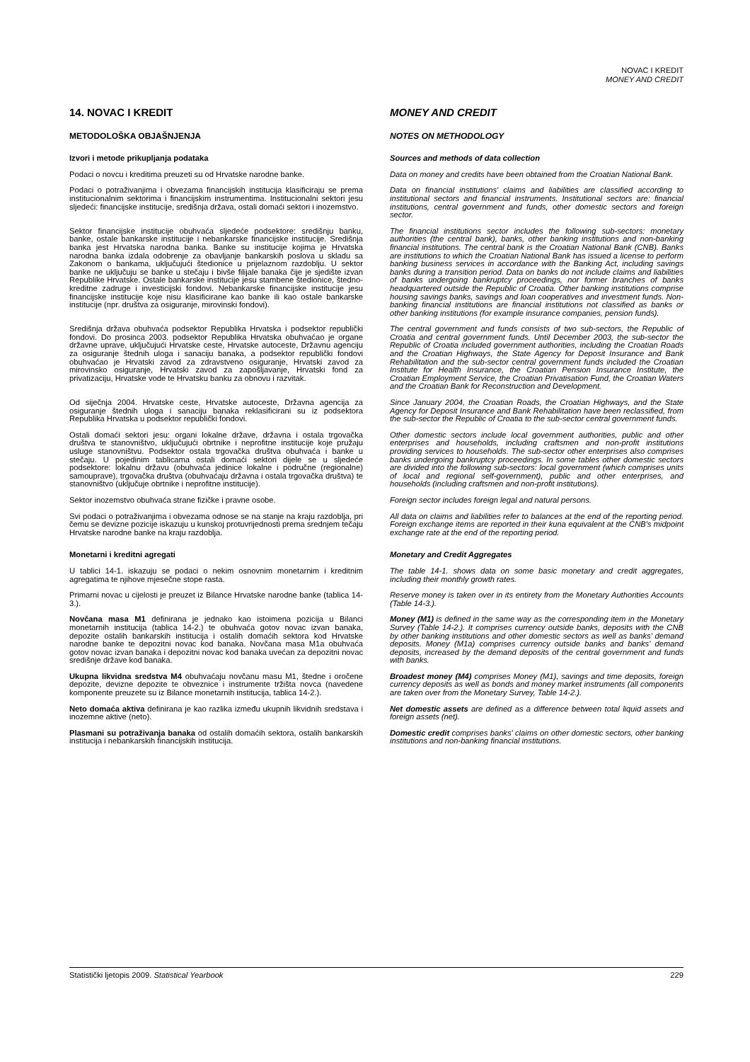NOVAC I KREDIT
MONEY AND CREDIT
14. NOVAC I KREDIT MONEY AND CREDIT
METODOLOŠKA OBJAŠNJENJA NOTES ON METHODOLOGY
Izvori i metode prikupljanja podataka
Sources and methods of data collection
Podaci o novcu i kreditima preuzeti su od Hrvatske narodne banke.
Data on money and credits have been obtained from the Croatian National Bank.
Podaci o potraživanjima i obvezama financijskih institucija klasificiraju se prema institucionalnim sektorima i financijskim instrumentima. Institucionalni sektori jesu sljedeći: financijske institucije, središnja država, ostali domaći sektori i inozemstvo.
Data on financial institutions' claims and liabilities are classified according to institutional sectors and financial instruments. Institutional sectors are: financial institutions, central government and funds, other domestic sectors and foreign sector.
Sektor financijske institucije obuhvaća sljedeće podsektore: središnju banku, banke, ostale bankarske institucije i nebankarske financijske institucije. Središnja banka jest Hrvatska narodna banka. Banke su institucije kojima je Hrvatska narodna banka izdala odobrenje za obavljanje bankarskih poslova u skladu sa Zakonom o bankama, uključujući štedionice u prijelaznom razdoblju. U sektor banke ne uključuju se banke u stečaju i bivše filijale banaka čije je sjedište izvan Republike Hrvatske. Ostale bankarske institucije jesu stambene štedionice, štedno-kreditne zadruge i investicijski fondovi. Nebankarske financijske institucije jesu financijske institucije koje nisu klasificirane kao banke ili kao ostale bankarske institucije (npr. društva za osiguranje, mirovinski fondovi).
The financial institutions sector includes the following sub-sectors: monetary authorities (the central bank), banks, other banking institutions and non-banking financial institutions. The central bank is the Croatian National Bank (CNB). Banks are institutions to which the Croatian National Bank has issued a license to perform banking business services in accordance with the Banking Act, including savings banks during a transition period. Data on banks do not include claims and liabilities of banks undergoing bankruptcy proceedings, nor former branches of banks headquartered outside the Republic of Croatia. Other banking institutions comprise housing savings banks, savings and loan cooperatives and investment funds. Non-banking financial institutions are financial institutions not classified as banks or other banking institutions (for example insurance companies, pension funds).
Središnja država obuhvaća podsektor Republika Hrvatska i podsektor republički fondovi. Do prosinca 2003. podsektor Republika Hrvatska obuhvaćao je organe državne uprave, uključujući Hrvatske ceste, Hrvatske autoceste, Državnu agenciju za osiguranje štednih uloga i sanaciju banaka, a podsektor republički fondovi obuhvaćao je Hrvatski zavod za zdravstveno osiguranje, Hrvatski zavod za mirovinsko osiguranje, Hrvatski zavod za zapošljavanje, Hrvatski fond za privatizaciju, Hrvatske vode te Hrvatsku banku za obnovu i razvitak.
The central government and funds consists of two sub-sectors, the Republic of Croatia and central government funds. Until December 2003, the sub-sector the Republic of Croatia included government authorities, including the Croatian Roads and the Croatian Highways, the State Agency for Deposit Insurance and Bank Rehabilitation and the sub-sector central government funds included the Croatian Institute for Health Insurance, the Croatian Pension Insurance Institute, the Croatian Employment Service, the Croatian Privatisation Fund, the Croatian Waters and the Croatian Bank for Reconstruction and Development.
Od siječnja 2004. Hrvatske ceste, Hrvatske autoceste, Državna agencija za osiguranje štednih uloga i sanaciju banaka reklasificirani su iz podsektora Republika Hrvatska u podsektor republički fondovi.
Since January 2004, the Croatian Roads, the Croatian Highways, and the State Agency for Deposit Insurance and Bank Rehabilitation have been reclassified, from the sub-sector the Republic of Croatia to the sub-sector central government funds.
Ostali domaći sektori jesu: organi lokalne države, državna i ostala trgovačka društva te stanovništvo, uključujući obrtnike i neprofitne institucije koje pružaju usluge stanovništvu. Podsektor ostala trgovačka društva obuhvaća i banke u stečaju. U pojedinim tablicama ostali domaći sektori dijele se u sljedeće podsektore: lokalnu državu (obuhvaća jedinice lokalne i područne (regionalne) samouprave), trgovačka društva (obuhvaćaju državna i ostala trgovačka društva) te stanovništvo (uključuje obrtnike i neprofitne institucije).
Other domestic sectors include local government authorities, public and other enterprises and households, including craftsmen and non-profit institutions providing services to households. The sub-sector other enterprises also comprises banks undergoing bankruptcy proceedings. In some tables other domestic sectors are divided into the following sub-sectors: local government (which comprises units of local and regional self-government), public and other enterprises, and households (including craftsmen and non-profit institutions).
Sektor inozemstvo obuhvaća strane fizičke i pravne osobe.
Foreign sector includes foreign legal and natural persons.
Svi podaci o potraživanjima i obvezama odnose se na stanje na kraju razdoblja, pri čemu se devizne pozicije iskazuju u kunskoj protuvrijednosti prema srednjem tečaju Hrvatske narodne banke na kraju razdoblja.
All data on claims and liabilities refer to balances at the end of the reporting period. Foreign exchange items are reported in their kuna equivalent at the CNB's midpoint exchange rate at the end of the reporting period.
Monetarni i kreditni agregati Monetary and Credit Aggregates
U tablici 14-1. iskazuju se podaci o nekim osnovnim monetarnim i kreditnim agregatima te njihove mjesečne stope rasta.
The table 14-1. shows data on some basic monetary and credit aggregates, including their monthly growth rates.
Primarni novac u cijelosti je preuzet iz Bilance Hrvatske narodne banke (tablica 14-3.).
Reserve money is taken over in its entirety from the Monetary Authorities Accounts (Table 14-3.).
Novčana masa M1 definirana je jednako kao istoimena pozicija u Bilanci monetarnih institucija (tablica 14-2.) te obuhvaća gotov novac izvan banaka, depozite ostalih bankarskih institucija i ostalih domaćih sektora kod Hrvatske narodne banke te depozitni novac kod banaka. Novčana masa M1a obuhvaća gotov novac izvan banaka i depozitni novac kod banaka uvećan za depozitni novac središnje države kod banaka.
Money (M1) is defined in the same way as the corresponding item in the Monetary Survey (Table 14-2.). It comprises currency outside banks, deposits with the CNB by other banking institutions and other domestic sectors as well as banks' demand deposits. Money (M1a) comprises currency outside banks and banks' demand deposits, increased by the demand deposits of the central government and funds with banks.
Ukupna likvidna sredstva M4 obuhvaćaju novčanu masu M1, štedne i oročene depozite, devizne depozite te obveznice i instrumente tržišta novca (navedene komponente preuzete su iz Bilance monetarnih institucija, tablica 14-2.).
Broadest money (M4) comprises Money (M1), savings and time deposits, foreign currency deposits as well as bonds and money market instruments (all components are taken over from the Monetary Survey, Table 14-2.).
Neto domaća aktiva definirana je kao razlika između ukupnih likvidnih sredstava i inozemne aktive (neto).
Net domestic assets are defined as a difference between total liquid assets and foreign assets (net).
Plasmani su potraživanja banaka od ostalih domaćih sektora, ostalih bankarskih institucija i nebankarskih financijskih institucija.
Domestic credit comprises banks' claims on other domestic sectors, other banking institutions and non-banking financial institutions.
Statistički ljetopis 2009. Statistical Yearbook 229